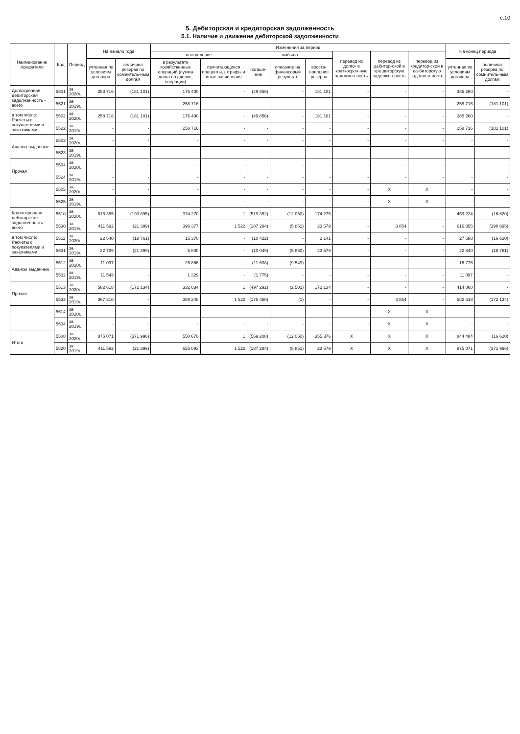с.10
5. Дебиторская и кредиторская задолженность
5.1. Наличие и движение дебиторской задолженности
| Наименование показателя | Код | Период | На начало года | | Изменения за период | | | | | | | | На конец периода | |
| --- | --- | --- | --- | --- | --- | --- | --- | --- | --- | --- | --- | --- | --- | --- |
| | | | | | поступление | | выбыло | | | перевод из долго- в краткосроч-ную задолжен-ность | перевод из дебитор-ской в кре-диторскую задолжен-ность | перевод из кредитор-ской в де-биторскую задолжен-ность | | |
| | | | учтенная по условиям договора | величина резерва по сомнитель-ным долгам | в результате хозяйственных операций (сумма долга по сделке, операции) | причитающиеся проценты, штрафы и иные начисления | погаше-ние | списание на финансовый результат | восста-новление резерва | | | | учтенная по условиям договора | величина резерва по сомнитель-ным долгам |
| Долгосрочная дебиторская задолженность - всего | 5501 | за 2020г. | 258 716 | (181 101) | 176 400 | - | (49 856) | - | 181 101 | - | - | - | 385 260 | - |
| | 5521 | за 2019г. | - | - | 258 716 | - | - | - | - | - | - | - | 258 716 | (181 101) |
| в том числе: Расчеты с покупателями и заказчиками | 5502 | за 2020г. | 258 716 | (181 101) | 176 400 | - | (49 856) | - | 181 101 | - | - | - | 385 260 | - |
| | 5522 | за 2019г. | - | - | 258 716 | - | - | - | - | - | - | - | 258 716 | (181 101) |
| Авансы выданные | 5503 | за 2020г. | - | - | - | - | - | - | - | - | - | - | - | - |
| | 5523 | за 2019г. | - | - | - | - | - | - | - | - | - | - | - | - |
| Прочая | 5504 | за 2020г. | - | - | - | - | - | - | - | - | - | - | - | - |
| | 5524 | за 2019г. | - | - | - | - | - | - | - | - | - | - | - | - |
| | 5505 | за 2020г. | - | - | - | - | - | - | - | - | X | X | - | - |
| | 5525 | за 2019г. | - | - | - | - | - | - | - | - | X | X | - | - |
| Краткосрочная дебиторская задолженность - всего | 5510 | за 2020г. | 616 355 | (190 895) | 374 270 | 1 | (519 352) | (12 050) | 174 275 | - | - | - | 459 224 | (16 620) |
| | 5530 | за 2019г. | 411 592 | (21 399) | 396 377 | 1 522 | (187 284) | (5 851) | 23 579 | - | 3 854 | - | 616 355 | (190 895) |
| в том числе: Расчеты с покупателями и заказчиками | 5511 | за 2020г. | 22 640 | (18 761) | 15 370 | - | (10 422) | - | 2 141 | - | - | - | 27 588 | (16 620) |
| | 5531 | за 2019г. | 32 739 | (21 399) | 5 800 | - | (10 049) | (5 850) | 23 579 | - | - | - | 22 640 | (18 761) |
| Авансы выданные | 5512 | за 2020г. | 11 097 | - | 26 866 | - | (11 638) | (9 549) | - | - | - | - | 16 776 | - |
| | 5532 | за 2019г. | 11 543 | - | 1 329 | - | (1 775) | - | - | - | - | - | 11 097 | - |
| Прочая | 5513 | за 2020г. | 582 618 | (172 134) | 332 034 | 1 | (497 292) | (2 501) | 172 134 | - | - | - | 414 860 | - |
| | 5533 | за 2019г. | 367 310 | - | 389 248 | 1 522 | (175 460) | (1) | - | - | 3 854 | - | 582 618 | (172 134) |
| | 5514 | за 2020г. | - | - | - | - | - | - | - | - | X | X | - | - |
| | 5534 | за 2019г. | - | - | - | - | - | - | - | - | X | X | - | - |
| Итого | 5500 | за 2020г. | 875 071 | (371 996) | 550 670 | 1 | (569 208) | (12 050) | 355 376 | X | X | X | 844 484 | (16 620) |
| | 5520 | за 2019г. | 411 592 | (21 399) | 655 093 | 1 522 | (187 284) | (5 851) | 23 579 | X | X | X | 875 071 | (371 996) |